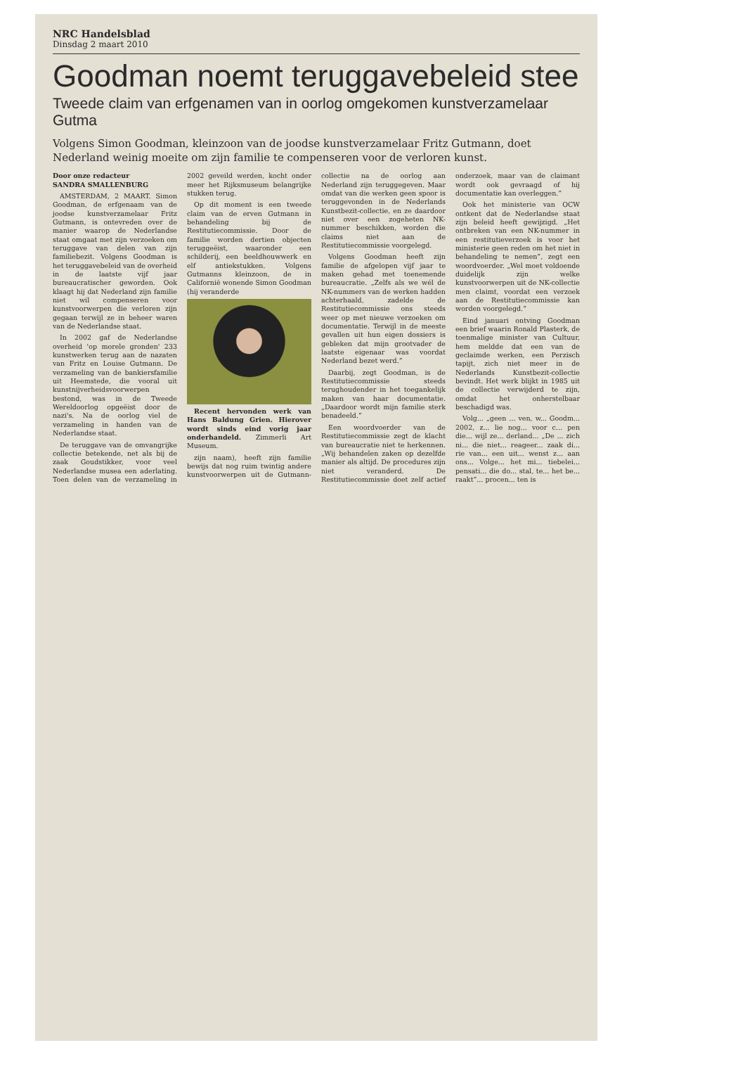NRC Handelsblad
Dinsdag 2 maart 2010
Goodman noemt teruggavebeleid stee
Tweede claim van erfgenamen van in oorlog omgekomen kunstverzamelaar Gutma
Volgens Simon Goodman, kleinzoon van de joodse kunstverzamelaar Fritz Gutmann, doet Nederland weinig moeite om zijn familie te compenseren voor de verloren kunst.
Door onze redacteur
SANDRA SMALLENBURG
AMSTERDAM, 2 MAART. Simon Goodman, de erfgenaam van de joodse kunstverzamelaar Fritz Gutmann, is ontevreden over de manier waarop de Nederlandse staat omgaat met zijn verzoeken om teruggave van delen van zijn familiebezit. Volgens Goodman is het teruggavebeleid van de overheid in de laatste vijf jaar bureaucratischer geworden. Ook klaagt hij dat Nederland zijn familie niet wil compenseren voor kunstvoorwerpen die verloren zijn gegaan terwijl ze in beheer waren van de Nederlandse staat.
In 2002 gaf de Nederlandse overheid 'op morele gronden' 233 kunstwerken terug aan de nazaten van Fritz en Louise Gutmann. De verzameling van de bankiersfamilie uit Heemstede, die vooral uit kunstnijverheidsvoorwerpen bestond, was in de Tweede Wereldoorlog opgeëist door de nazi's. Na de oorlog viel de verzameling in handen van de Nederlandse staat.
De teruggave van de omvangrijke collectie betekende, net als bij de zaak Goudstikker, voor veel Nederlandse musea een aderlating. Toen delen van de verzameling in 2002 geveild werden, kocht onder meer het Rijksmuseum belangrijke stukken terug.
Op dit moment is een tweede claim van de erven Gutmann in behandeling bij de Restitutiecommissie. Door de familie worden dertien objecten teruggeëist, waaronder een schilderij, een beeldhouwwerk en elf antiekstukken. Volgens Gutmanns kleinzoon, de in Californië wonende Simon Goodman (hij veranderde
Recent hervonden werk van Hans Baldung Grien. Hierover wordt sinds eind vorig jaar onderhandeld. Zimmerli Art Museum.
zijn naam), heeft zijn familie bewijs dat nog ruim twintig andere kunstvoorwerpen uit de Gutmann-collectie na de oorlog aan Nederland zijn teruggegeven. Maar omdat van die werken geen spoor is teruggevonden in de Nederlands Kunstbezit-collectie, en ze daardoor niet over een zogeheten NK-nummer beschikken, worden die claims niet aan de Restitutiecommissie voorgelegd.
Volgens Goodman heeft zijn familie de afgelopen vijf jaar te maken gehad met toenemende bureaucratie. „Zelfs als we wél de NK-nummers van de werken hadden achterhaald, zadelde de Restitutiecommissie ons steeds weer op met nieuwe verzoeken om documentatie. Terwijl in de meeste gevallen uit hun eigen dossiers is gebleken dat mijn grootvader de laatste eigenaar was voordat Nederland bezet werd.”
Daarbij, zegt Goodman, is de Restitutiecommissie steeds terughoudender in het toegankelijk maken van haar documentatie. „Daardoor wordt mijn familie sterk benadeeld.”
Een woordvoerder van de Restitutiecommissie zegt de klacht van bureaucratie niet te herkennen. „Wij behandelen zaken op dezelfde manier als altijd. De procedures zijn niet veranderd. De Restitutiecommissie doet zelf actief onderzoek, maar van de claimant wordt ook gevraagd of hij documentatie kan overleggen.”
Ook het ministerie van OCW ontkent dat de Nederlandse staat zijn beleid heeft gewijzigd. „Het ontbreken van een NK-nummer in een restitutieverzoek is voor het ministerie geen reden om het niet in behandeling te nemen”, zegt een woordvoerder. „Wel moet voldoende duidelijk zijn welke kunstvoorwerpen uit de NK-collectie men claimt, voordat een verzoek aan de Restitutiecommissie kan worden voorgelegd.”
Eind januari ontving Goodman een brief waarin Ronald Plasterk, de toenmalige minister van Cultuur, hem meldde dat een van de geclaimde werken, een Perzisch tapijt, zich niet meer in de Nederlands Kunstbezit-collectie bevindt. Het werk blijkt in 1985 uit de collectie verwijderd te zijn, omdat het onherstelbaar beschadigd was.
Volg... „geen ... ven, w... Goodm... 2002, z... lie nog... voor c... pen die... wijl ze... derland... „De ... zich ni... die niet... reageer... zaak di... rie van... een uit... wenst z... aan ons... Volge... het mi... tiebelei... pensati... die do... stal, te... het be... raakt”... procen... ten is